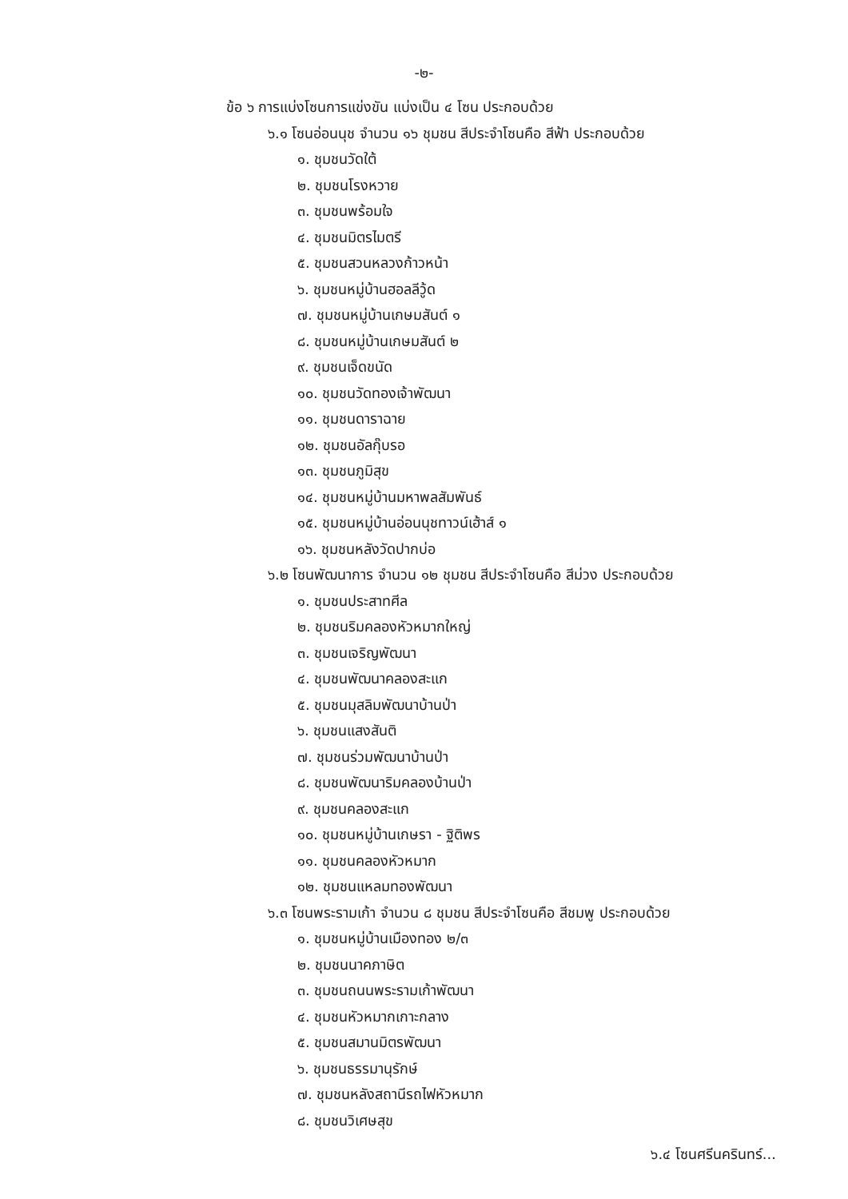-๒-
ข้อ ๖ การแบ่งโซนการแข่งขัน แบ่งเป็น ๔ โซน ประกอบด้วย
๖.๑ โซนอ่อนนุช จำนวน ๑๖ ชุมชน สีประจำโซนคือ สีฟ้า ประกอบด้วย
๑. ชุมชนวัดใต้
๒. ชุมชนโรงหวาย
๓. ชุมชนพร้อมใจ
๔. ชุมชนมิตรไมตรี
๕. ชุมชนสวนหลวงก้าวหน้า
๖. ชุมชนหมู่บ้านฮอลลีวู้ด
๗. ชุมชนหมู่บ้านเกษมสันต์ ๑
๘. ชุมชนหมู่บ้านเกษมสันต์ ๒
๙. ชุมชนเจ็ดขนัด
๑๐. ชุมชนวัดทองเจ้าพัฒนา
๑๑. ชุมชนดาราฉาย
๑๒. ชุมชนอัลกุ๊บรอ
๑๓. ชุมชนภูมิสุข
๑๔. ชุมชนหมู่บ้านมหาพลสัมพันธ์
๑๕. ชุมชนหมู่บ้านอ่อนนุชทาวน์เฮ้าส์ ๑
๑๖. ชุมชนหลังวัดปากบ่อ
๖.๒ โซนพัฒนาการ จำนวน ๑๒ ชุมชน สีประจำโซนคือ สีม่วง ประกอบด้วย
๑. ชุมชนประสาทศีล
๒. ชุมชนริมคลองหัวหมากใหญ่
๓. ชุมชนเจริญพัฒนา
๔. ชุมชนพัฒนาคลองสะแก
๕. ชุมชนมุสลิมพัฒนาบ้านป่า
๖. ชุมชนแสงสันติ
๗. ชุมชนร่วมพัฒนาบ้านป่า
๘. ชุมชนพัฒนาริมคลองบ้านป่า
๙. ชุมชนคลองสะแก
๑๐. ชุมชนหมู่บ้านเกษรา - ฐิติพร
๑๑. ชุมชนคลองหัวหมาก
๑๒. ชุมชนแหลมทองพัฒนา
๖.๓ โซนพระรามเก้า จำนวน ๘ ชุมชน สีประจำโซนคือ สีชมพู ประกอบด้วย
๑. ชุมชนหมู่บ้านเมืองทอง ๒/๓
๒. ชุมชนนาคภาษิต
๓. ชุมชนถนนพระรามเก้าพัฒนา
๔. ชุมชนหัวหมากเกาะกลาง
๕. ชุมชนสมานมิตรพัฒนา
๖. ชุมชนธรรมานุรักษ์
๗. ชุมชนหลังสถานีรถไฟหัวหมาก
๘. ชุมชนวิเศษสุข
๖.๔ โซนศรีนครินทร์...